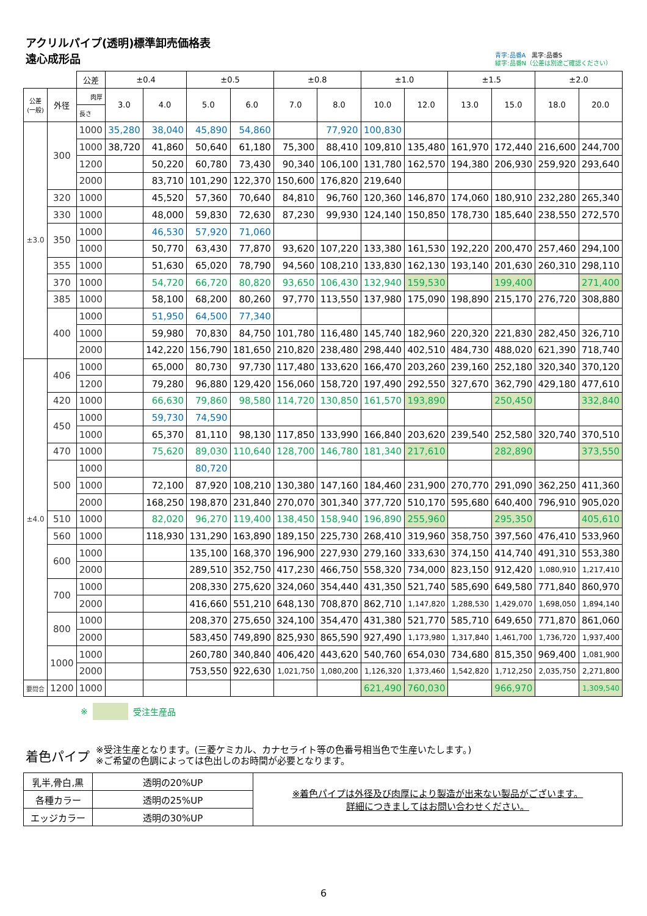アクリルパイプ(透明)標準卸売価格表
遠心成形品
青字:品番A　黒字:品番S
緑字:品番N（公差は別途ご確認ください）
| | | 公差 | ±0.4 | | ±0.5 | | ±0.8 | | ±1.0 | | ±1.5 | | ±2.0 | |
| --- | --- | --- | --- | --- | --- | --- | --- | --- | --- | --- | --- | --- | --- | --- |
| 公差 (一般) | 外径 | 肉厚 | 3.0 | 4.0 | 5.0 | 6.0 | 7.0 | 8.0 | 10.0 | 12.0 | 13.0 | 15.0 | 18.0 | 20.0 |
| | | 長さ | | | | | | | | | | | | |
| ±3.0 | 300 | 1000 | 35,280 | 38,040 | 45,890 | 54,860 | | 77,920 | 100,830 | | | | | |
| | | 1000 | 38,720 | 41,860 | 50,640 | 61,180 | 75,300 | 88,410 | 109,810 | 135,480 | 161,970 | 172,440 | 216,600 | 244,700 |
| | | 1200 | | 50,220 | 60,780 | 73,430 | 90,340 | 106,100 | 131,780 | 162,570 | 194,380 | 206,930 | 259,920 | 293,640 |
| | | 2000 | | 83,710 | 101,290 | 122,370 | 150,600 | 176,820 | 219,640 | | | | | |
| | 320 | 1000 | | 45,520 | 57,360 | 70,640 | 84,810 | 96,760 | 120,360 | 146,870 | 174,060 | 180,910 | 232,280 | 265,340 |
| | 330 | 1000 | | 48,000 | 59,830 | 72,630 | 87,230 | 99,930 | 124,140 | 150,850 | 178,730 | 185,640 | 238,550 | 272,570 |
| | 350 | 1000 | | 46,530 | 57,920 | 71,060 | | | | | | | | |
| | | 1000 | | 50,770 | 63,430 | 77,870 | 93,620 | 107,220 | 133,380 | 161,530 | 192,220 | 200,470 | 257,460 | 294,100 |
| | 355 | 1000 | | 51,630 | 65,020 | 78,790 | 94,560 | 108,210 | 133,830 | 162,130 | 193,140 | 201,630 | 260,310 | 298,110 |
| | 370 | 1000 | | 54,720 | 66,720 | 80,820 | 93,650 | 106,430 | 132,940 | 159,530 | | 199,400 | | 271,400 |
| | 385 | 1000 | | 58,100 | 68,200 | 80,260 | 97,770 | 113,550 | 137,980 | 175,090 | 198,890 | 215,170 | 276,720 | 308,880 |
| | 400 | 1000 | | 51,950 | 64,500 | 77,340 | | | | | | | | |
| | | 1000 | | 59,980 | 70,830 | 84,750 | 101,780 | 116,480 | 145,740 | 182,960 | 220,320 | 221,830 | 282,450 | 326,710 |
| | | 2000 | | 142,220 | 156,790 | 181,650 | 210,820 | 238,480 | 298,440 | 402,510 | 484,730 | 488,020 | 621,390 | 718,740 |
| ±4.0 | 406 | 1000 | | 65,000 | 80,730 | 97,730 | 117,480 | 133,620 | 166,470 | 203,260 | 239,160 | 252,180 | 320,340 | 370,120 |
| | | 1200 | | 79,280 | 96,880 | 129,420 | 156,060 | 158,720 | 197,490 | 292,550 | 327,670 | 362,790 | 429,180 | 477,610 |
| | 420 | 1000 | | 66,630 | 79,860 | 98,580 | 114,720 | 130,850 | 161,570 | 193,890 | | 250,450 | | 332,840 |
| | 450 | 1000 | | 59,730 | 74,590 | | | | | | | | | |
| | | 1000 | | 65,370 | 81,110 | 98,130 | 117,850 | 133,990 | 166,840 | 203,620 | 239,540 | 252,580 | 320,740 | 370,510 |
| | 470 | 1000 | | 75,620 | 89,030 | 110,640 | 128,700 | 146,780 | 181,340 | 217,610 | | 282,890 | | 373,550 |
| | 500 | 1000 | | | 80,720 | | | | | | | | | |
| | | 1000 | | 72,100 | 87,920 | 108,210 | 130,380 | 147,160 | 184,460 | 231,900 | 270,770 | 291,090 | 362,250 | 411,360 |
| | | 2000 | | 168,250 | 198,870 | 231,840 | 270,070 | 301,340 | 377,720 | 510,170 | 595,680 | 640,400 | 796,910 | 905,020 |
| | 510 | 1000 | | 82,020 | 96,270 | 119,400 | 138,450 | 158,940 | 196,890 | 255,960 | | 295,350 | | 405,610 |
| | 560 | 1000 | | 118,930 | 131,290 | 163,890 | 189,150 | 225,730 | 268,410 | 319,960 | 358,750 | 397,560 | 476,410 | 533,960 |
| | 600 | 1000 | | | 135,100 | 168,370 | 196,900 | 227,930 | 279,160 | 333,630 | 374,150 | 414,740 | 491,310 | 553,380 |
| | | 2000 | | | 289,510 | 352,750 | 417,230 | 466,750 | 558,320 | 734,000 | 823,150 | 912,420 | 1,080,910 | 1,217,410 |
| | 700 | 1000 | | | 208,330 | 275,620 | 324,060 | 354,440 | 431,350 | 521,740 | 585,690 | 649,580 | 771,840 | 860,970 |
| | | 2000 | | | 416,660 | 551,210 | 648,130 | 708,870 | 862,710 | 1,147,820 | 1,288,530 | 1,429,070 | 1,698,050 | 1,894,140 |
| | 800 | 1000 | | | 208,370 | 275,650 | 324,100 | 354,470 | 431,380 | 521,770 | 585,710 | 649,650 | 771,870 | 861,060 |
| | | 2000 | | | 583,450 | 749,890 | 825,930 | 865,590 | 927,490 | 1,173,980 | 1,317,840 | 1,461,700 | 1,736,720 | 1,937,400 |
| | 1000 | 1000 | | | 260,780 | 340,840 | 406,420 | 443,620 | 540,760 | 654,030 | 734,680 | 815,350 | 969,400 | 1,081,900 |
| | | 2000 | | | 753,550 | 922,630 | 1,021,750 | 1,080,200 | 1,126,320 | 1,373,460 | 1,542,820 | 1,712,250 | 2,035,750 | 2,271,800 |
| 要問合 | 1200 | 1000 | | | | | | | 621,490 | 760,030 | | 966,970 | | 1,309,540 |
※ 受注生産品
着色パイプ
※受注生産となります。(三菱ケミカル、カナセライト等の色番号相当色で生産いたします。)
※ご希望の色調によっては色出しのお時間が必要となります。
| 乳半,骨白,黒 | 透明の20%UP | ※着色パイプは外径及び肉厚により製造が出来ない製品がございます。 詳細につきましてはお問い合わせください。 |
| 各種カラー | 透明の25%UP | |
| エッジカラー | 透明の30%UP | |
6